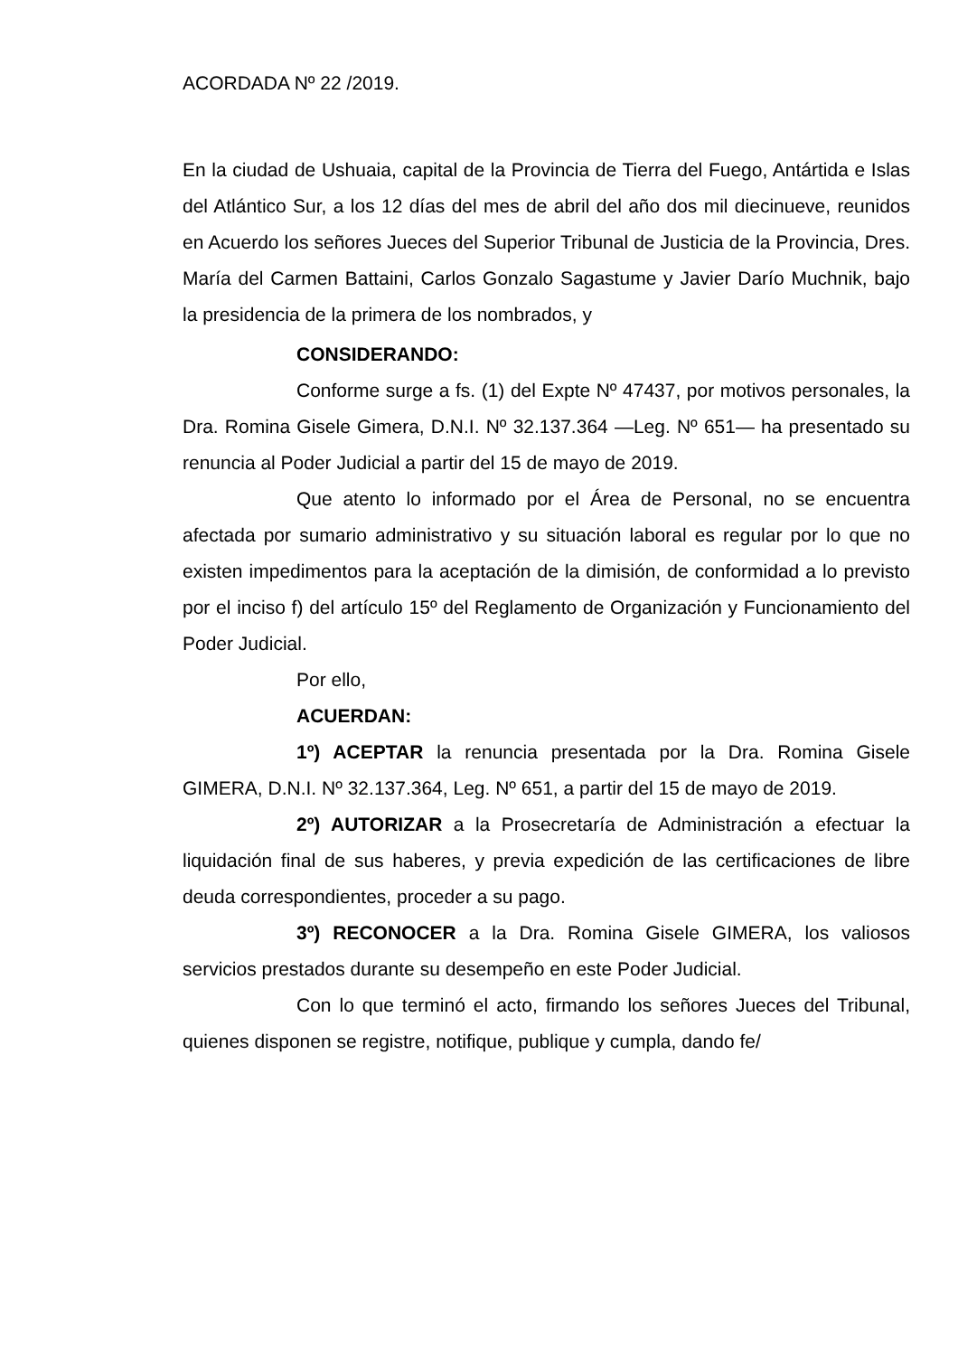ACORDADA Nº 22 /2019.
En la ciudad de Ushuaia, capital de la Provincia de Tierra del Fuego, Antártida e Islas del Atlántico Sur, a los 12 días del mes de abril del año dos mil diecinueve, reunidos en Acuerdo los señores Jueces del Superior Tribunal de Justicia de la Provincia, Dres. María del Carmen Battaini, Carlos Gonzalo Sagastume y Javier Darío Muchnik, bajo la presidencia de la primera de los nombrados, y
CONSIDERANDO:
Conforme surge a fs. (1) del Expte Nº 47437, por motivos personales, la Dra. Romina Gisele Gimera, D.N.I. Nº 32.137.364 —Leg. Nº 651— ha presentado su renuncia al Poder Judicial a partir del 15 de mayo de 2019.
Que atento lo informado por el Área de Personal, no se encuentra afectada por sumario administrativo y su situación laboral es regular por lo que no existen impedimentos para la aceptación de la dimisión, de conformidad a lo previsto por el inciso f) del artículo 15º del Reglamento de Organización y Funcionamiento del Poder Judicial.
Por ello,
ACUERDAN:
1º) ACEPTAR la renuncia presentada por la Dra. Romina Gisele GIMERA, D.N.I. Nº 32.137.364, Leg. Nº 651, a partir del 15 de mayo de 2019.
2º) AUTORIZAR a la Prosecretaría de Administración a efectuar la liquidación final de sus haberes, y previa expedición de las certificaciones de libre deuda correspondientes, proceder a su pago.
3º) RECONOCER a la Dra. Romina Gisele GIMERA, los valiosos servicios prestados durante su desempeño en este Poder Judicial.
Con lo que terminó el acto, firmando los señores Jueces del Tribunal, quienes disponen se registre, notifique, publique y cumpla, dando fe/